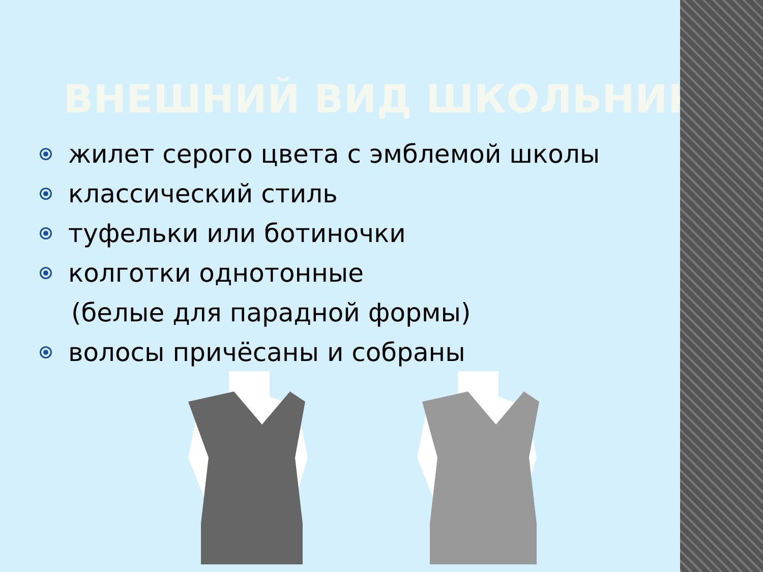ВНЕШНИЙ ВИД ШКОЛЬНИКА
жилет серого цвета с эмблемой школы
классический стиль
туфельки или ботиночки
колготки однотонные
(белые для парадной формы)
волосы причёсаны и собраны